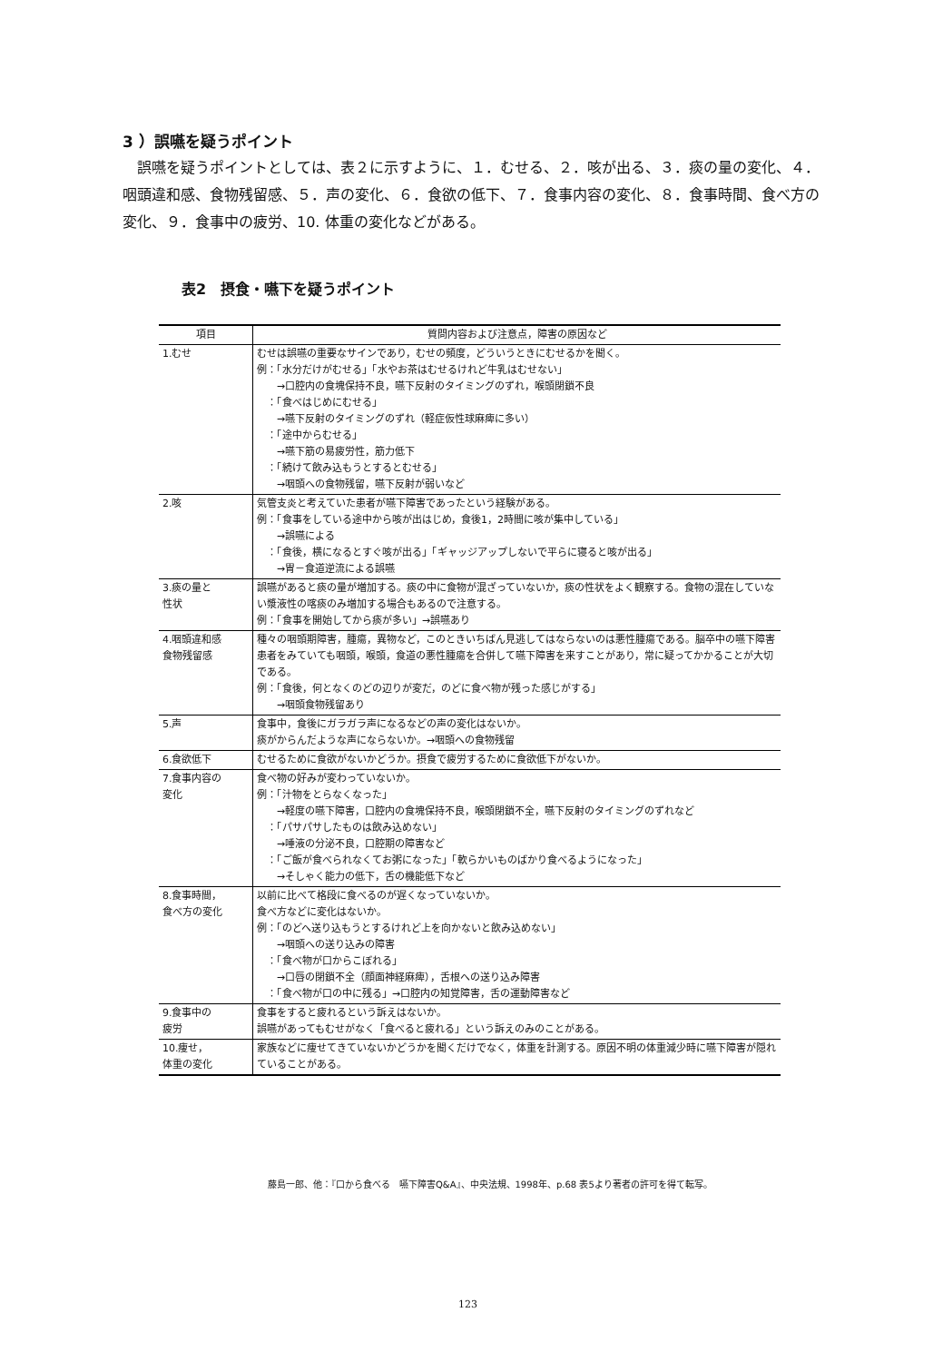3 ）誤嚥を疑うポイント
誤嚥を疑うポイントとしては、表２に示すように、１．むせる、２．咳が出る、３．痰の量の変化、４．咽頭違和感、食物残留感、５．声の変化、６．食欲の低下、７．食事内容の変化、８．食事時間、食べ方の変化、９．食事中の疲労、10. 体重の変化などがある。
表2　摂食・嚥下を疑うポイント
| 項目 | 質問内容および注意点，障害の原因など |
| --- | --- |
| 1.むせ | むせは誤嚥の重要なサインであり，むせの頻度，どういうときにむせるかを聞く。 例：「水分だけがむせる」「水やお茶はむせるけれど牛乳はむせない」 →口腔内の食塊保持不良，嚥下反射のタイミングのずれ，喉頭閉鎖不良 ：「食べはじめにむせる」 →嚥下反射のタイミングのずれ（軽症仮性球麻痺に多い） ：「途中からむせる」 →嚥下筋の易疲労性，筋力低下 ：「続けて飲み込もうとするとむせる」 →咽頭への食物残留，嚥下反射が弱いなど |
| 2.咳 | 気管支炎と考えていた患者が嚥下障害であったという経験がある。 例：「食事をしている途中から咳が出はじめ，食後1，2時間に咳が集中している」 →誤嚥による ：「食後，横になるとすぐ咳が出る」「ギャッジアップしないで平らに寝ると咳が出る」 →胃－食道逆流による誤嚥 |
| 3.痰の量と 性状 | 誤嚥があると痰の量が増加する。痰の中に食物が混ざっていないか，痰の性状をよく観察する。食物の混在していない漿液性の喀痰のみ増加する場合もあるので注意する。 例：「食事を開始してから痰が多い」→誤嚥あり |
| 4.咽頭違和感 食物残留感 | 種々の咽頭期障害，腫瘍，異物など，このときいちばん見逃してはならないのは悪性腫瘍である。脳卒中の嚥下障害患者をみていても咽頭，喉頭，食道の悪性腫瘍を合併して嚥下障害を来すことがあり，常に疑ってかかることが大切である。 例：「食後，何となくのどの辺りが変だ，のどに食べ物が残った感じがする」 →咽頭食物残留あり |
| 5.声 | 食事中，食後にガラガラ声になるなどの声の変化はないか。 痰がからんだような声にならないか。→咽頭への食物残留 |
| 6.食欲低下 | むせるために食欲がないかどうか。摂食で疲労するために食欲低下がないか。 |
| 7.食事内容の 変化 | 食べ物の好みが変わっていないか。 例：「汁物をとらなくなった」 →軽度の嚥下障害，口腔内の食塊保持不良，喉頭閉鎖不全，嚥下反射のタイミングのずれなど ：「パサパサしたものは飲み込めない」 →唾液の分泌不良，口腔期の障害など ：「ご飯が食べられなくてお粥になった」「軟らかいものばかり食べるようになった」 →そしゃく能力の低下，舌の機能低下など |
| 8.食事時間， 食べ方の変化 | 以前に比べて格段に食べるのが遅くなっていないか。 食べ方などに変化はないか。 例：「のどへ送り込もうとするけれど上を向かないと飲み込めない」 →咽頭への送り込みの障害 ：「食べ物が口からこぼれる」 →口唇の閉鎖不全（顔面神経麻痺），舌根への送り込み障害 ：「食べ物が口の中に残る」→口腔内の知覚障害，舌の運動障害など |
| 9.食事中の 疲労 | 食事をすると疲れるという訴えはないか。 誤嚥があってもむせがなく「食べると疲れる」という訴えのみのことがある。 |
| 10.痩せ， 体重の変化 | 家族などに痩せてきていないかどうかを聞くだけでなく，体重を計測する。原因不明の体重減少時に嚥下障害が隠れていることがある。 |
藤島一郎、他：『口から食べる　嚥下障害Q&A』、中央法規、1998年、p.68 表5より著者の許可を得て転写。
123